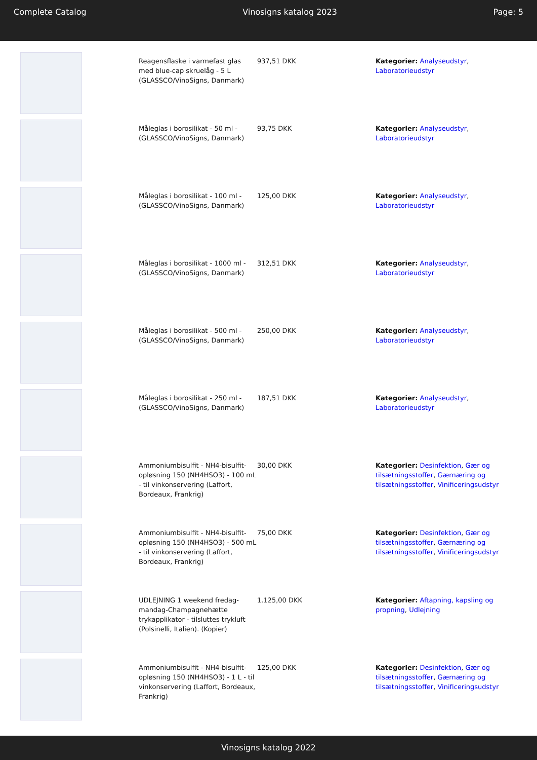Complete Catalog Vinosigns katalog 2023 Page: 5
| | Reagensflaske i varmefast glas med blue-cap skruelåg - 5 L (GLASSCO/VinoSigns, Danmark) | 937,51 DKK | Kategorier: Analyseudstyr , Laboratorieudstyr |
| | Måleglas i borosilikat - 50 ml - (GLASSCO/VinoSigns, Danmark) | 93,75 DKK | Kategorier: Analyseudstyr , Laboratorieudstyr |
| | Måleglas i borosilikat - 100 ml - (GLASSCO/VinoSigns, Danmark) | 125,00 DKK | Kategorier: Analyseudstyr , Laboratorieudstyr |
| | Måleglas i borosilikat - 1000 ml - (GLASSCO/VinoSigns, Danmark) | 312,51 DKK | Kategorier: Analyseudstyr , Laboratorieudstyr |
| | Måleglas i borosilikat - 500 ml - (GLASSCO/VinoSigns, Danmark) | 250,00 DKK | Kategorier: Analyseudstyr , Laboratorieudstyr |
| | Måleglas i borosilikat - 250 ml - (GLASSCO/VinoSigns, Danmark) | 187,51 DKK | Kategorier: Analyseudstyr , Laboratorieudstyr |
| | Ammoniumbisulfit - NH4-bisulfit-opløsning 150 (NH4HSO3) - 100 mL - til vinkonservering (Laffort, Bordeaux, Frankrig) | 30,00 DKK | Kategorier: Desinfektion , Gær og tilsætningsstoffer , Gærnæring og tilsætningsstoffer , Vinificeringsudstyr |
| | Ammoniumbisulfit - NH4-bisulfit-opløsning 150 (NH4HSO3) - 500 mL - til vinkonservering (Laffort, Bordeaux, Frankrig) | 75,00 DKK | Kategorier: Desinfektion , Gær og tilsætningsstoffer , Gærnæring og tilsætningsstoffer , Vinificeringsudstyr |
| | UDLEJNING 1 weekend fredag-mandag-Champagnehætte trykapplikator - tilsluttes trykluft (Polsinelli, Italien). (Kopier) | 1.125,00 DKK | Kategorier: Aftapning, kapsling og propning , Udlejning |
| | Ammoniumbisulfit - NH4-bisulfit-opløsning 150 (NH4HSO3) - 1 L - til vinkonservering (Laffort, Bordeaux, Frankrig) | 125,00 DKK | Kategorier: Desinfektion , Gær og tilsætningsstoffer , Gærnæring og tilsætningsstoffer , Vinificeringsudstyr |
Vinosigns katalog 2022